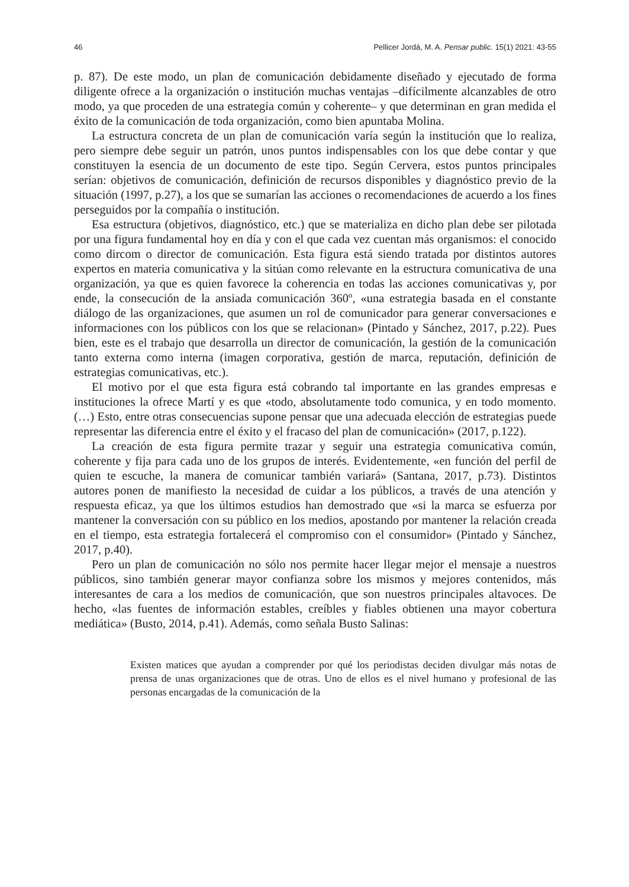46 Pellicer Jordá, M. A. Pensar public. 15(1) 2021: 43-55
p. 87). De este modo, un plan de comunicación debidamente diseñado y ejecutado de forma diligente ofrece a la organización o institución muchas ventajas –difícilmente alcanzables de otro modo, ya que proceden de una estrategia común y coherente– y que determinan en gran medida el éxito de la comunicación de toda organización, como bien apuntaba Molina.
La estructura concreta de un plan de comunicación varía según la institución que lo realiza, pero siempre debe seguir un patrón, unos puntos indispensables con los que debe contar y que constituyen la esencia de un documento de este tipo. Según Cervera, estos puntos principales serían: objetivos de comunicación, definición de recursos disponibles y diagnóstico previo de la situación (1997, p.27), a los que se sumarían las acciones o recomendaciones de acuerdo a los fines perseguidos por la compañía o institución.
Esa estructura (objetivos, diagnóstico, etc.) que se materializa en dicho plan debe ser pilotada por una figura fundamental hoy en día y con el que cada vez cuentan más organismos: el conocido como dircom o director de comunicación. Esta figura está siendo tratada por distintos autores expertos en materia comunicativa y la sitúan como relevante en la estructura comunicativa de una organización, ya que es quien favorece la coherencia en todas las acciones comunicativas y, por ende, la consecución de la ansiada comunicación 360º, «una estrategia basada en el constante diálogo de las organizaciones, que asumen un rol de comunicador para generar conversaciones e informaciones con los públicos con los que se relacionan» (Pintado y Sánchez, 2017, p.22). Pues bien, este es el trabajo que desarrolla un director de comunicación, la gestión de la comunicación tanto externa como interna (imagen corporativa, gestión de marca, reputación, definición de estrategias comunicativas, etc.).
El motivo por el que esta figura está cobrando tal importante en las grandes empresas e instituciones la ofrece Martí y es que «todo, absolutamente todo comunica, y en todo momento. (…) Esto, entre otras consecuencias supone pensar que una adecuada elección de estrategias puede representar las diferencia entre el éxito y el fracaso del plan de comunicación» (2017, p.122).
La creación de esta figura permite trazar y seguir una estrategia comunicativa común, coherente y fija para cada uno de los grupos de interés. Evidentemente, «en función del perfil de quien te escuche, la manera de comunicar también variará» (Santana, 2017, p.73). Distintos autores ponen de manifiesto la necesidad de cuidar a los públicos, a través de una atención y respuesta eficaz, ya que los últimos estudios han demostrado que «si la marca se esfuerza por mantener la conversación con su público en los medios, apostando por mantener la relación creada en el tiempo, esta estrategia fortalecerá el compromiso con el consumidor» (Pintado y Sánchez, 2017, p.40).
Pero un plan de comunicación no sólo nos permite hacer llegar mejor el mensaje a nuestros públicos, sino también generar mayor confianza sobre los mismos y mejores contenidos, más interesantes de cara a los medios de comunicación, que son nuestros principales altavoces. De hecho, «las fuentes de información estables, creíbles y fiables obtienen una mayor cobertura mediática» (Busto, 2014, p.41). Además, como señala Busto Salinas:
Existen matices que ayudan a comprender por qué los periodistas deciden divulgar más notas de prensa de unas organizaciones que de otras. Uno de ellos es el nivel humano y profesional de las personas encargadas de la comunicación de la